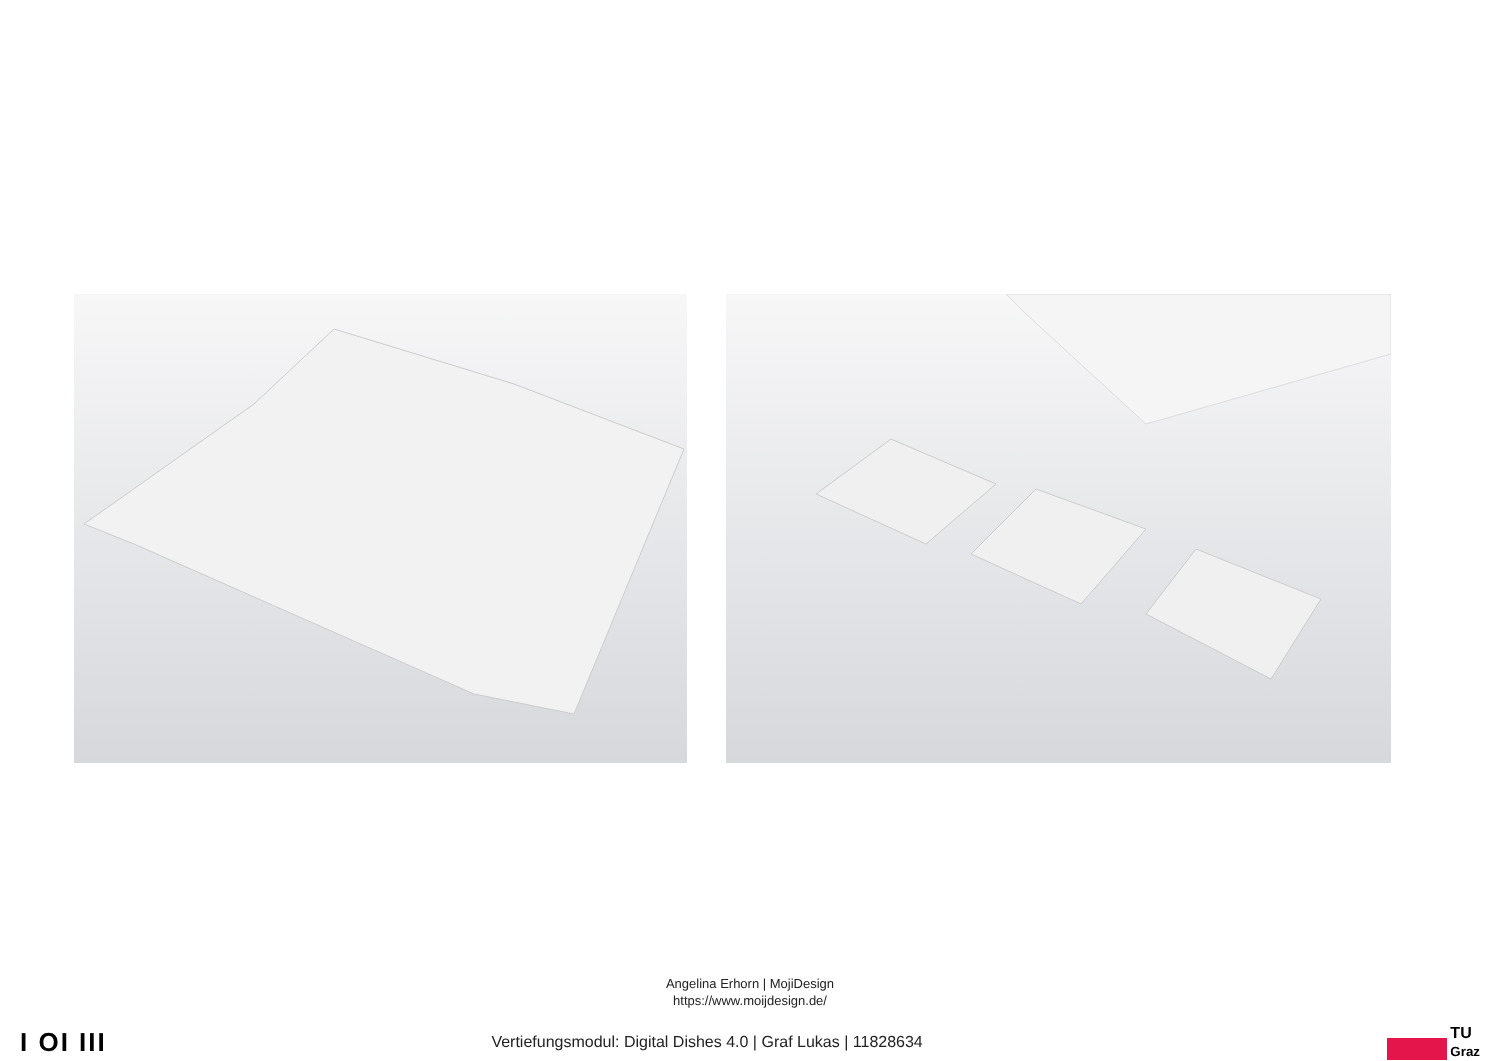Angelina Erhorn | MojiDesign
https://www.moijdesign.de/
I OI III
Vertiefungsmodul: Digital Dishes 4.0 | Graf Lukas | 11828634
TU
Graz